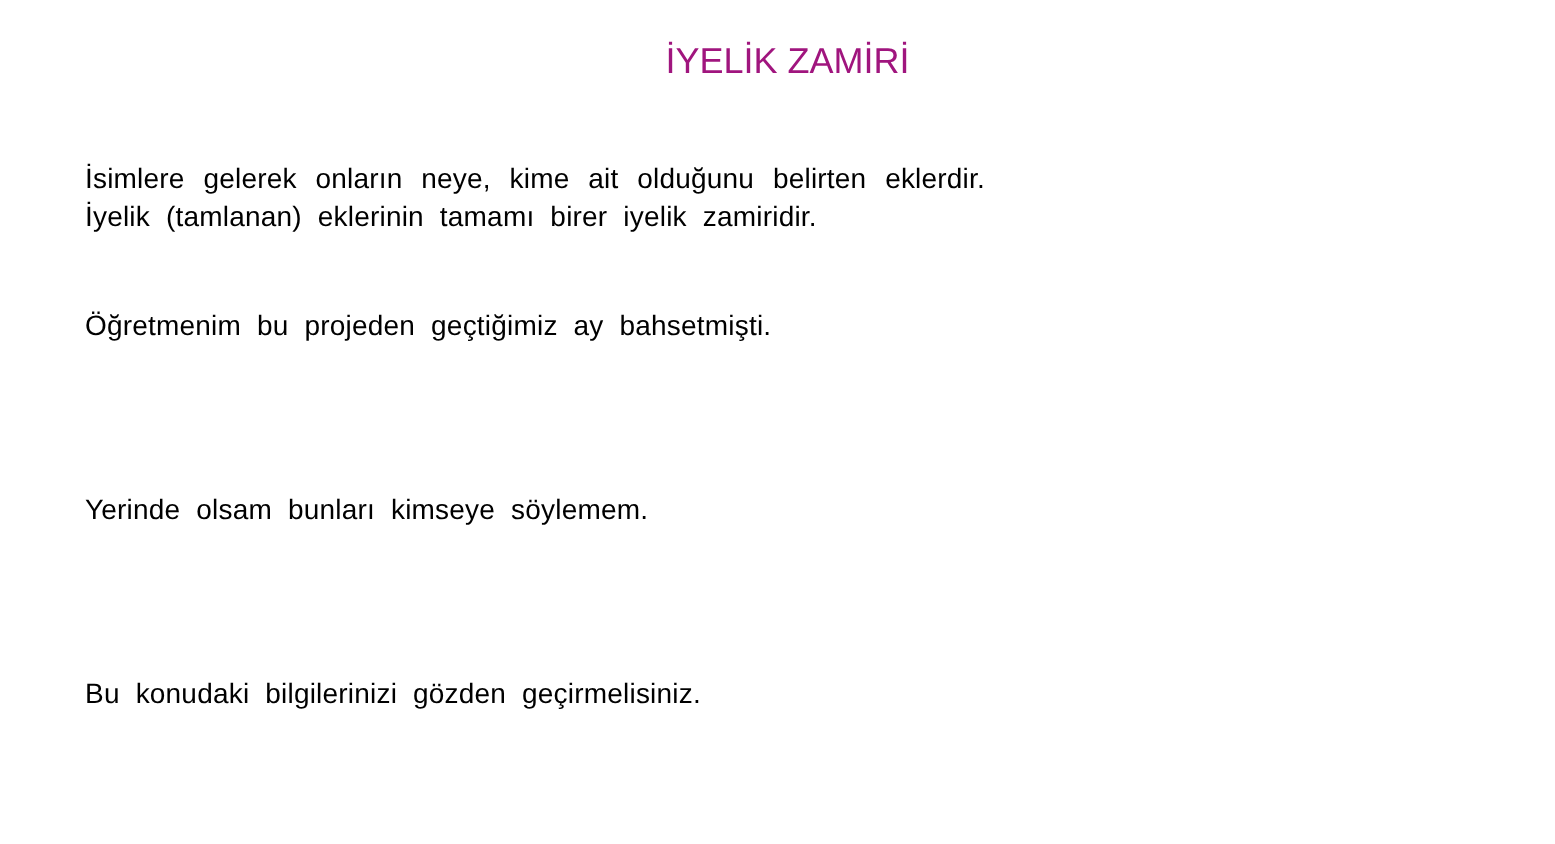İYELİK ZAMİRİ
İsimlere gelerek onların neye, kime ait olduğunu belirten eklerdir. İyelik (tamlanan) eklerinin tamamı birer iyelik zamiridir.
Öğretmenim bu projeden geçtiğimiz ay bahsetmişti.
Yerinde olsam bunları kimseye söylemem.
Bu konudaki bilgilerinizi gözden geçirmelisiniz.